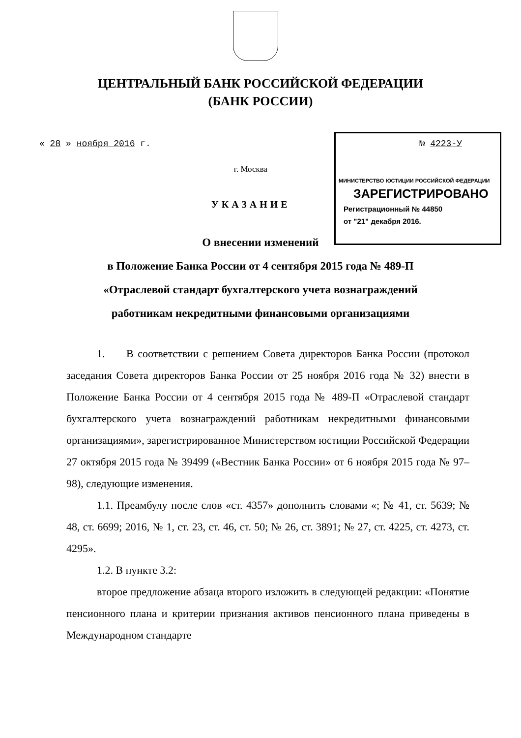ЦЕНТРАЛЬНЫЙ БАНК РОССИЙСКОЙ ФЕДЕРАЦИИ
(БАНК РОССИИ)
« 28 » ноября 2016 г. № 4223-У
г. Москва
УКАЗАНИЕ
О внесении изменений
в Положение Банка России от 4 сентября 2015 года № 489-П
«Отраслевой стандарт бухгалтерского учета вознаграждений
работникам некредитными финансовыми организациями
МИНИСТЕРСТВО ЮСТИЦИИ РОССИЙСКОЙ ФЕДЕРАЦИИ
ЗАРЕГИСТРИРОВАНО
Регистрационный № 44850
от "21" декабря 2016.
1. В соответствии с решением Совета директоров Банка России (протокол заседания Совета директоров Банка России от 25 ноября 2016 года № 32) внести в Положение Банка России от 4 сентября 2015 года № 489-П «Отраслевой стандарт бухгалтерского учета вознаграждений работникам некредитными финансовыми организациями», зарегистрированное Министерством юстиции Российской Федерации 27 октября 2015 года № 39499 («Вестник Банка России» от 6 ноября 2015 года № 97–98), следующие изменения.
1.1. Преамбулу после слов «ст. 4357» дополнить словами «; № 41, ст. 5639; № 48, ст. 6699; 2016, № 1, ст. 23, ст. 46, ст. 50; № 26, ст. 3891; № 27, ст. 4225, ст. 4273, ст. 4295».
1.2. В пункте 3.2:
второе предложение абзаца второго изложить в следующей редакции: «Понятие пенсионного плана и критерии признания активов пенсионного плана приведены в Международном стандарте